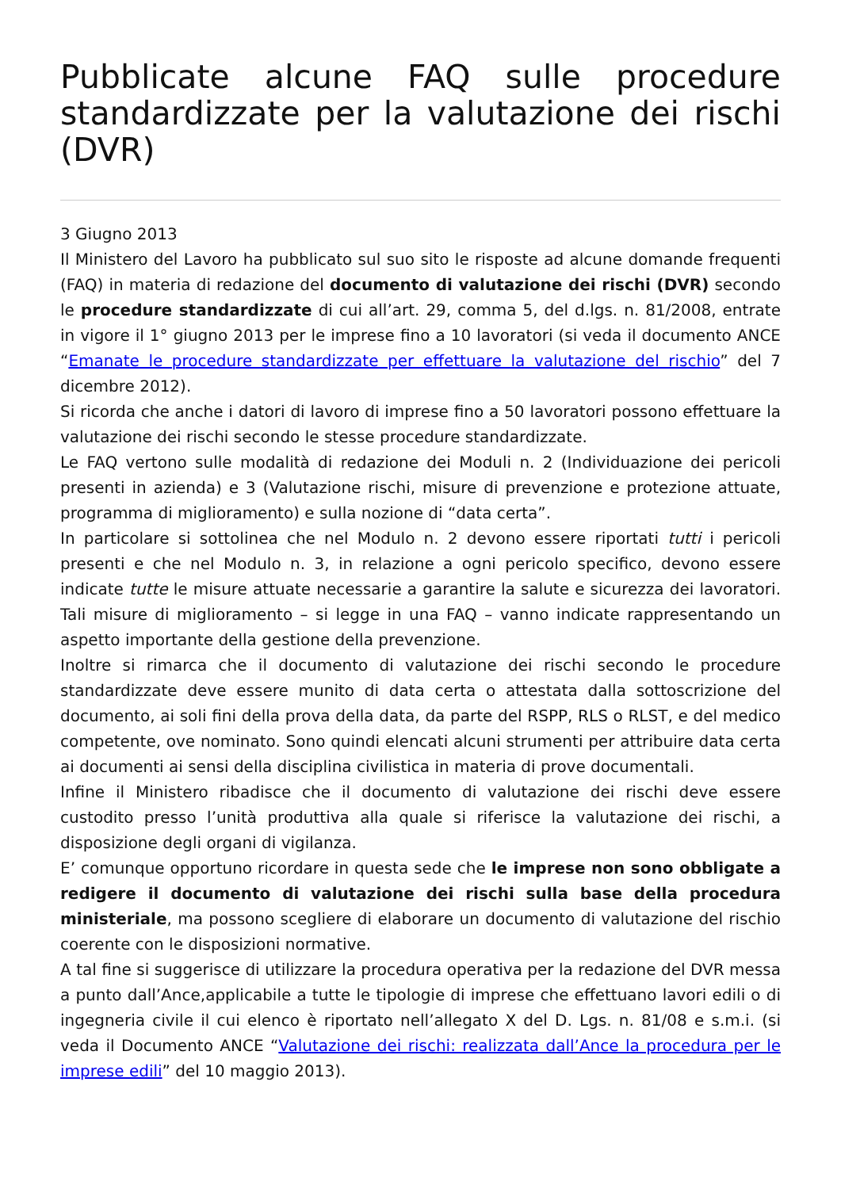Pubblicate alcune FAQ sulle procedure standardizzate per la valutazione dei rischi (DVR)
3 Giugno 2013
Il Ministero del Lavoro ha pubblicato sul suo sito le risposte ad alcune domande frequenti (FAQ) in materia di redazione del documento di valutazione dei rischi (DVR) secondo le procedure standardizzate di cui all’art. 29, comma 5, del d.lgs. n. 81/2008, entrate in vigore il 1° giugno 2013 per le imprese fino a 10 lavoratori (si veda il documento ANCE “Emanate le procedure standardizzate per effettuare la valutazione del rischio” del 7 dicembre 2012).
Si ricorda che anche i datori di lavoro di imprese fino a 50 lavoratori possono effettuare la valutazione dei rischi secondo le stesse procedure standardizzate.
Le FAQ vertono sulle modalità di redazione dei Moduli n. 2 (Individuazione dei pericoli presenti in azienda) e 3 (Valutazione rischi, misure di prevenzione e protezione attuate, programma di miglioramento) e sulla nozione di “data certa”.
In particolare si sottolinea che nel Modulo n. 2 devono essere riportati tutti i pericoli presenti e che nel Modulo n. 3, in relazione a ogni pericolo specifico, devono essere indicate tutte le misure attuate necessarie a garantire la salute e sicurezza dei lavoratori. Tali misure di miglioramento – si legge in una FAQ – vanno indicate rappresentando un aspetto importante della gestione della prevenzione.
Inoltre si rimarca che il documento di valutazione dei rischi secondo le procedure standardizzate deve essere munito di data certa o attestata dalla sottoscrizione del documento, ai soli fini della prova della data, da parte del RSPP, RLS o RLST, e del medico competente, ove nominato. Sono quindi elencati alcuni strumenti per attribuire data certa ai documenti ai sensi della disciplina civilistica in materia di prove documentali.
Infine il Ministero ribadisce che il documento di valutazione dei rischi deve essere custodito presso l’unità produttiva alla quale si riferisce la valutazione dei rischi, a disposizione degli organi di vigilanza.
E’ comunque opportuno ricordare in questa sede che le imprese non sono obbligate a redigere il documento di valutazione dei rischi sulla base della procedura ministeriale, ma possono scegliere di elaborare un documento di valutazione del rischio coerente con le disposizioni normative.
A tal fine si suggerisce di utilizzare la procedura operativa per la redazione del DVR messa a punto dall’Ance,applicabile a tutte le tipologie di imprese che effettuano lavori edili o di ingegneria civile il cui elenco è riportato nell’allegato X del D. Lgs. n. 81/08 e s.m.i. (si veda il Documento ANCE “Valutazione dei rischi: realizzata dall’Ance la procedura per le imprese edili” del 10 maggio 2013).